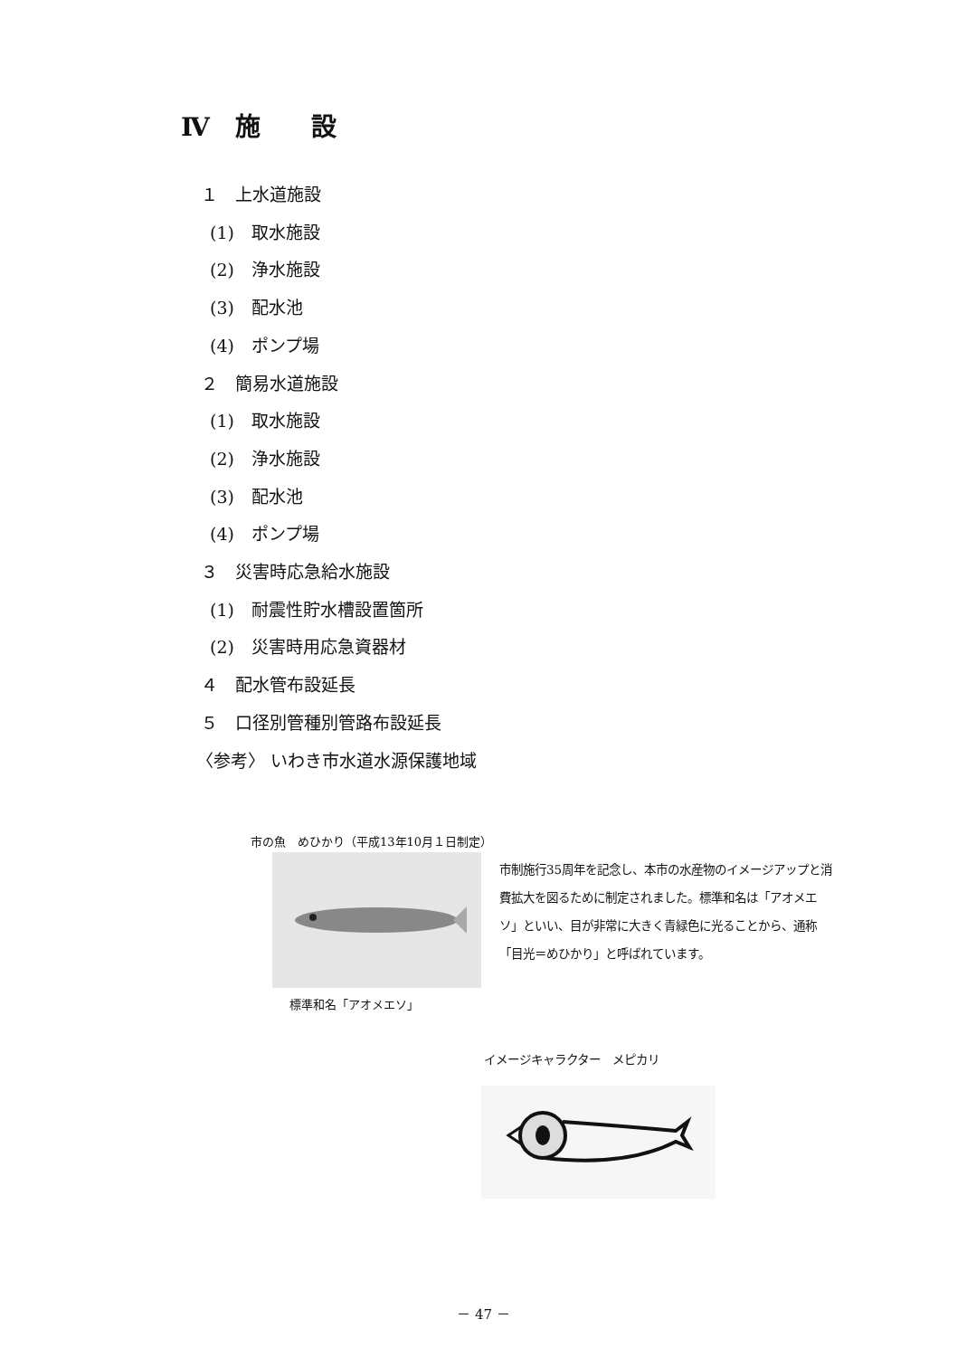Ⅳ　施　　設
１　上水道施設
(1)　取水施設
(2)　浄水施設
(3)　配水池
(4)　ポンプ場
２　簡易水道施設
(1)　取水施設
(2)　浄水施設
(3)　配水池
(4)　ポンプ場
３　災害時応急給水施設
(1)　耐震性貯水槽設置箇所
(2)　災害時用応急資器材
４　配水管布設延長
５　口径別管種別管路布設延長
〈参考〉 いわき市水道水源保護地域
市の魚　めひかり（平成13年10月１日制定）
標準和名「アオメエソ」
市制施行35周年を記念し、本市の水産物のイメージアップと消費拡大を図るために制定されました。標準和名は「アオメエソ」といい、目が非常に大きく青緑色に光ることから、通称「目光＝めひかり」と呼ばれています。
イメージキャラクター　メピカリ
－ 47 －